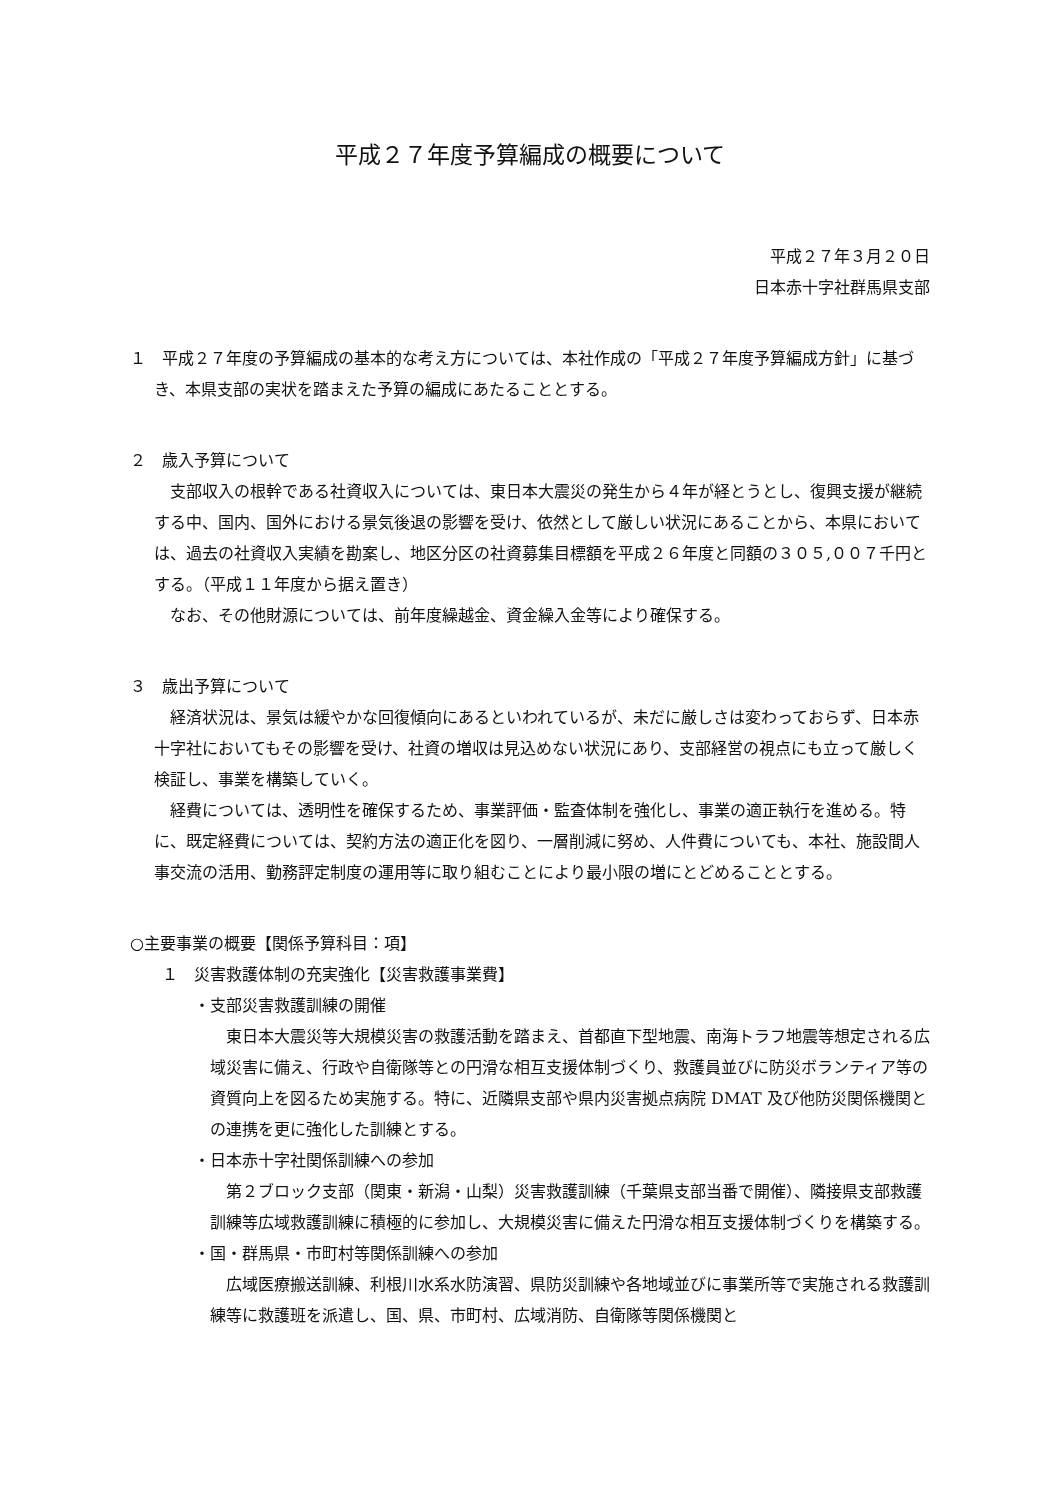平成２７年度予算編成の概要について
平成２７年３月２０日
日本赤十字社群馬県支部
１　平成２７年度の予算編成の基本的な考え方については、本社作成の「平成２７年度予算編成方針」に基づき、本県支部の実状を踏まえた予算の編成にあたることとする。
２　歳入予算について
支部収入の根幹である社資収入については、東日本大震災の発生から４年が経とうとし、復興支援が継続する中、国内、国外における景気後退の影響を受け、依然として厳しい状況にあることから、本県においては、過去の社資収入実績を勘案し、地区分区の社資募集目標額を平成２６年度と同額の３０５,００７千円とする。（平成１１年度から据え置き）
なお、その他財源については、前年度繰越金、資金繰入金等により確保する。
３　歳出予算について
経済状況は、景気は緩やかな回復傾向にあるといわれているが、未だに厳しさは変わっておらず、日本赤十字社においてもその影響を受け、社資の増収は見込めない状況にあり、支部経営の視点にも立って厳しく検証し、事業を構築していく。
経費については、透明性を確保するため、事業評価・監査体制を強化し、事業の適正執行を進める。特に、既定経費については、契約方法の適正化を図り、一層削減に努め、人件費についても、本社、施設間人事交流の活用、勤務評定制度の運用等に取り組むことにより最小限の増にとどめることとする。
○主要事業の概要【関係予算科目：項】
１　災害救護体制の充実強化【災害救護事業費】
・支部災害救護訓練の開催
東日本大震災等大規模災害の救護活動を踏まえ、首都直下型地震、南海トラフ地震等想定される広域災害に備え、行政や自衛隊等との円滑な相互支援体制づくり、救護員並びに防災ボランティア等の資質向上を図るため実施する。特に、近隣県支部や県内災害拠点病院 DMAT 及び他防災関係機関との連携を更に強化した訓練とする。
・日本赤十字社関係訓練への参加
第２ブロック支部（関東・新潟・山梨）災害救護訓練（千葉県支部当番で開催）、隣接県支部救護訓練等広域救護訓練に積極的に参加し、大規模災害に備えた円滑な相互支援体制づくりを構築する。
・国・群馬県・市町村等関係訓練への参加
広域医療搬送訓練、利根川水系水防演習、県防災訓練や各地域並びに事業所等で実施される救護訓練等に救護班を派遣し、国、県、市町村、広域消防、自衛隊等関係機関と